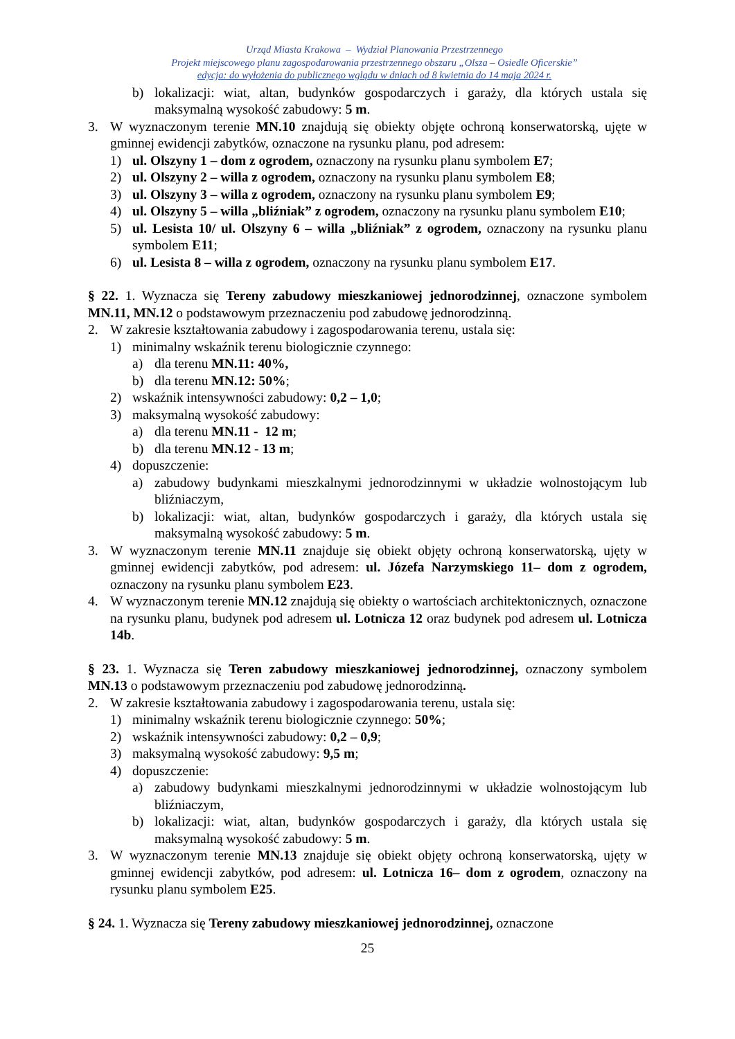Urząd Miasta Krakowa – Wydział Planowania Przestrzennego
Projekt miejscowego planu zagospodarowania przestrzennego obszaru „Olsza – Osiedle Oficerskie”
edycja: do wyłożenia do publicznego wglądu w dniach od 8 kwietnia do 14 maja 2024 r.
b) lokalizacji: wiat, altan, budynków gospodarczych i garaży, dla których ustala się maksymalną wysokość zabudowy: 5 m.
3. W wyznaczonym terenie MN.10 znajdują się obiekty objęte ochroną konserwatorską, ujęte w gminnej ewidencji zabytków, oznaczone na rysunku planu, pod adresem:
1) ul. Olszyny 1 – dom z ogrodem, oznaczony na rysunku planu symbolem E7;
2) ul. Olszyny 2 – willa z ogrodem, oznaczony na rysunku planu symbolem E8;
3) ul. Olszyny 3 – willa z ogrodem, oznaczony na rysunku planu symbolem E9;
4) ul. Olszyny 5 – willa „bliźniak” z ogrodem, oznaczony na rysunku planu symbolem E10;
5) ul. Lesista 10/ ul. Olszyny 6 – willa „bliźniak” z ogrodem, oznaczony na rysunku planu symbolem E11;
6) ul. Lesista 8 – willa z ogrodem, oznaczony na rysunku planu symbolem E17.
§ 22. 1. Wyznacza się Tereny zabudowy mieszkaniowej jednorodzinnej, oznaczone symbolem MN.11, MN.12 o podstawowym przeznaczeniu pod zabudowę jednorodzinną.
2. W zakresie kształtowania zabudowy i zagospodarowania terenu, ustala się:
1) minimalny wskaźnik terenu biologicznie czynnego:
a) dla terenu MN.11: 40%,
b) dla terenu MN.12: 50%;
2) wskaźnik intensywności zabudowy: 0,2 – 1,0;
3) maksymalną wysokość zabudowy:
a) dla terenu MN.11 - 12 m;
b) dla terenu MN.12 - 13 m;
4) dopuszczenie:
a) zabudowy budynkami mieszkalnymi jednorodzinnymi w układzie wolnostojącym lub bliźniaczym,
b) lokalizacji: wiat, altan, budynków gospodarczych i garaży, dla których ustala się maksymalną wysokość zabudowy: 5 m.
3. W wyznaczonym terenie MN.11 znajduje się obiekt objęty ochroną konserwatorską, ujęty w gminnej ewidencji zabytków, pod adresem: ul. Józefa Narzymskiego 11– dom z ogrodem, oznaczony na rysunku planu symbolem E23.
4. W wyznaczonym terenie MN.12 znajdują się obiekty o wartościach architektonicznych, oznaczone na rysunku planu, budynek pod adresem ul. Lotnicza 12 oraz budynek pod adresem ul. Lotnicza 14b.
§ 23. 1. Wyznacza się Teren zabudowy mieszkaniowej jednorodzinnej, oznaczony symbolem MN.13 o podstawowym przeznaczeniu pod zabudowę jednorodzinną.
2. W zakresie kształtowania zabudowy i zagospodarowania terenu, ustala się:
1) minimalny wskaźnik terenu biologicznie czynnego: 50%;
2) wskaźnik intensywności zabudowy: 0,2 – 0,9;
3) maksymalną wysokość zabudowy: 9,5 m;
4) dopuszczenie:
a) zabudowy budynkami mieszkalnymi jednorodzinnymi w układzie wolnostojącym lub bliźniaczym,
b) lokalizacji: wiat, altan, budynków gospodarczych i garaży, dla których ustala się maksymalną wysokość zabudowy: 5 m.
3. W wyznaczonym terenie MN.13 znajduje się obiekt objęty ochroną konserwatorską, ujęty w gminnej ewidencji zabytków, pod adresem: ul. Lotnicza 16– dom z ogrodem, oznaczony na rysunku planu symbolem E25.
§ 24. 1. Wyznacza się Tereny zabudowy mieszkaniowej jednorodzinnej, oznaczone
25